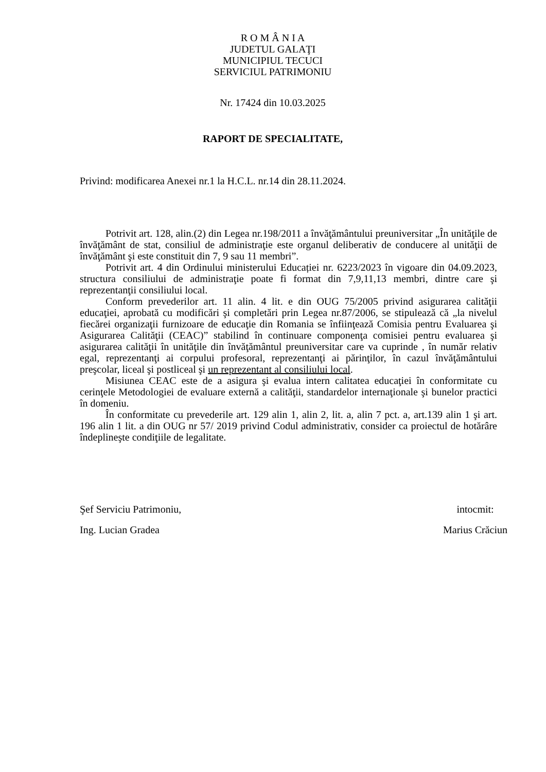R O M Â N I A
JUDETUL GALAŢI
MUNICIPIUL TECUCI
SERVICIUL PATRIMONIU
Nr. 17424 din 10.03.2025
RAPORT DE SPECIALITATE,
Privind: modificarea Anexei nr.1 la H.C.L. nr.14 din 28.11.2024.
Potrivit art. 128, alin.(2) din Legea nr.198/2011 a învăţământului preuniversitar „În unităţile de învăţământ de stat, consiliul de administraţie este organul deliberativ de conducere al unităţii de învăţământ şi este constituit din 7, 9 sau 11 membri”.
Potrivit art. 4 din Ordinului ministerului Educației nr. 6223/2023 în vigoare din 04.09.2023, structura consiliului de administraţie poate fi format din 7,9,11,13 membri, dintre care şi reprezentanţii consiliului local.
Conform prevederilor art. 11 alin. 4 lit. e din OUG 75/2005 privind asigurarea calităţii educaţiei, aprobată cu modificări şi completări prin Legea nr.87/2006, se stipulează că „la nivelul fiecărei organizaţii furnizoare de educaţie din Romania se înfiinţează Comisia pentru Evaluarea şi Asigurarea Calităţii (CEAC)” stabilind în continuare componenţa comisiei pentru evaluarea şi asigurarea calităţii în unităţile din învăţământul preuniversitar care va cuprinde , în număr relativ egal, reprezentanţi ai corpului profesoral, reprezentanţi ai părinţilor, în cazul învăţământului preşcolar, liceal şi postliceal şi un reprezentant al consiliului local.
Misiunea CEAC este de a asigura şi evalua intern calitatea educaţiei în conformitate cu cerinţele Metodologiei de evaluare externă a calităţii, standardelor internaţionale şi bunelor practici în domeniu.
În conformitate cu prevederile art. 129 alin 1, alin 2, lit. a, alin 7 pct. a, art.139 alin 1 şi art. 196 alin 1 lit. a din OUG nr 57/ 2019 privind Codul administrativ, consider ca proiectul de hotărâre îndeplineşte condiţiile de legalitate.
Şef Serviciu Patrimoniu,
Ing. Lucian Gradea
intocmit:
Marius Crăciun